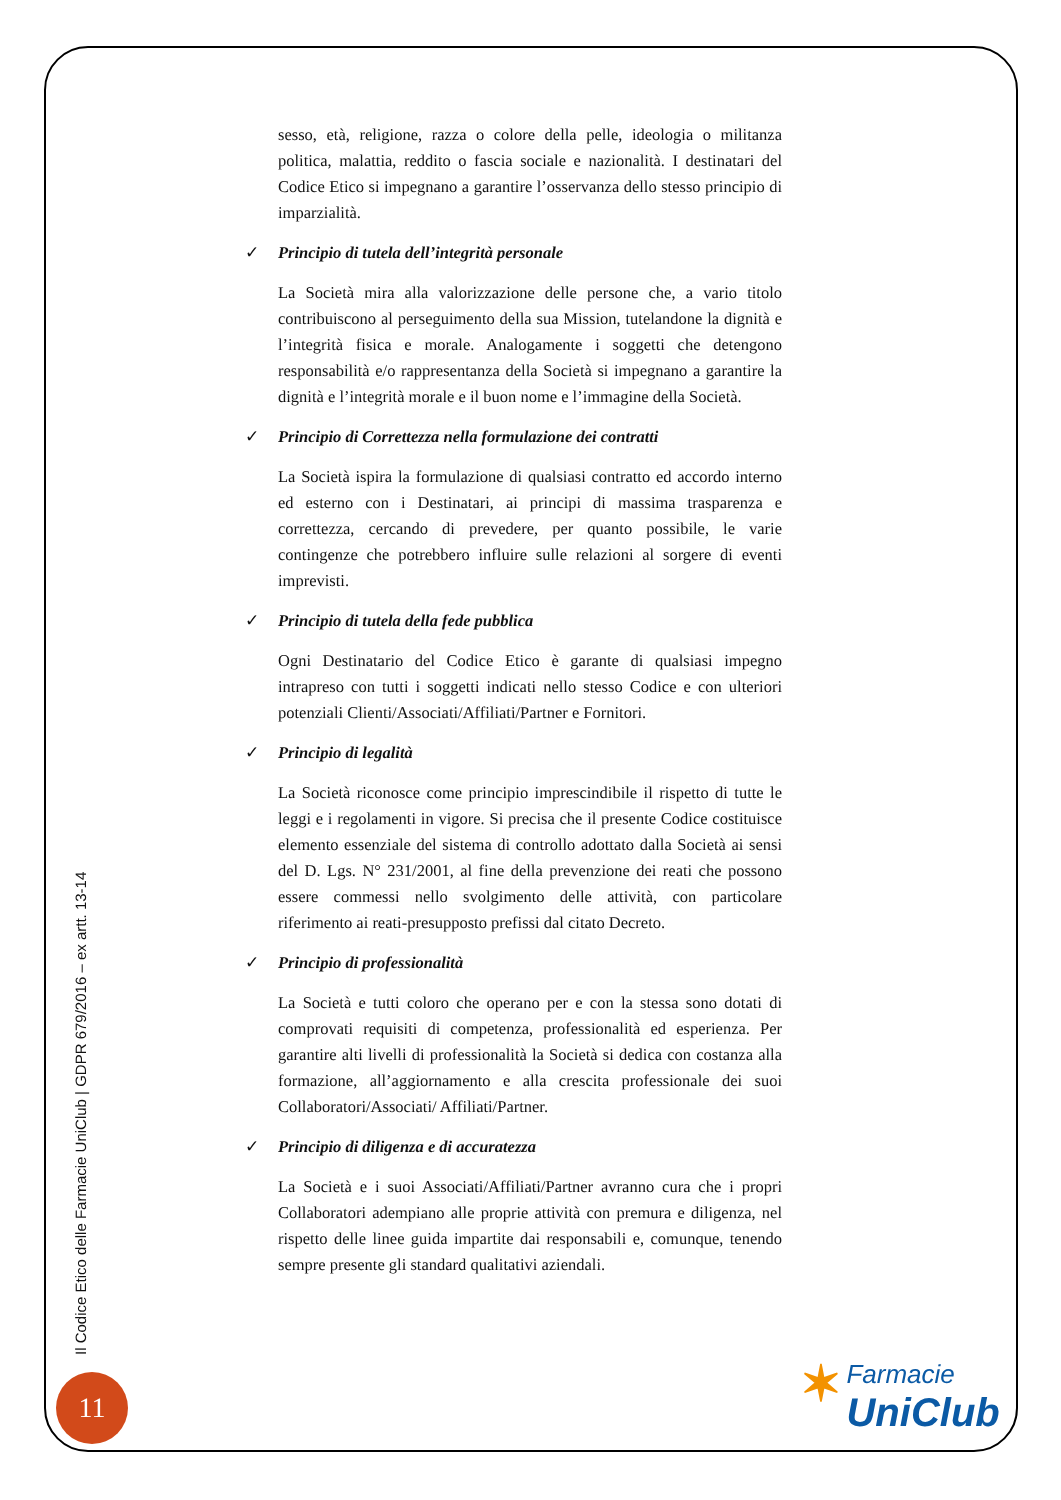sesso, età, religione, razza o colore della pelle, ideologia o militanza politica, malattia, reddito o fascia sociale e nazionalità. I destinatari del Codice Etico si impegnano a garantire l’osservanza dello stesso principio di imparzialità.
✓ Principio di tutela dell’integrità personale
La Società mira alla valorizzazione delle persone che, a vario titolo contribuiscono al perseguimento della sua Mission, tutelandone la dignità e l’integrità fisica e morale. Analogamente i soggetti che detengono responsabilità e/o rappresentanza della Società si impegnano a garantire la dignità e l’integrità morale e il buon nome e l’immagine della Società.
✓ Principio di Correttezza nella formulazione dei contratti
La Società ispira la formulazione di qualsiasi contratto ed accordo interno ed esterno con i Destinatari, ai principi di massima trasparenza e correttezza, cercando di prevedere, per quanto possibile, le varie contingenze che potrebbero influire sulle relazioni al sorgere di eventi imprevisti.
✓ Principio di tutela della fede pubblica
Ogni Destinatario del Codice Etico è garante di qualsiasi impegno intrapreso con tutti i soggetti indicati nello stesso Codice e con ulteriori potenziali Clienti/Associati/Affiliati/Partner e Fornitori.
✓ Principio di legalità
La Società riconosce come principio imprescindibile il rispetto di tutte le leggi e i regolamenti in vigore. Si precisa che il presente Codice costituisce elemento essenziale del sistema di controllo adottato dalla Società ai sensi del D. Lgs. N° 231/2001, al fine della prevenzione dei reati che possono essere commessi nello svolgimento delle attività, con particolare riferimento ai reati-presupposto prefissi dal citato Decreto.
✓ Principio di professionalità
La Società e tutti coloro che operano per e con la stessa sono dotati di comprovati requisiti di competenza, professionalità ed esperienza. Per garantire alti livelli di professionalità la Società si dedica con costanza alla formazione, all’aggiornamento e alla crescita professionale dei suoi Collaboratori/Associati/ Affiliati/Partner.
✓ Principio di diligenza e di accuratezza
La Società e i suoi Associati/Affiliati/Partner avranno cura che i propri Collaboratori adempiano alle proprie attività con premura e diligenza, nel rispetto delle linee guida impartite dai responsabili e, comunque, tenendo sempre presente gli standard qualitativi aziendali.
Il Codice Etico delle Farmacie UniClub | GDPR 679/2016 – ex artt. 13-14
11
✶ Farmacie
UniClub